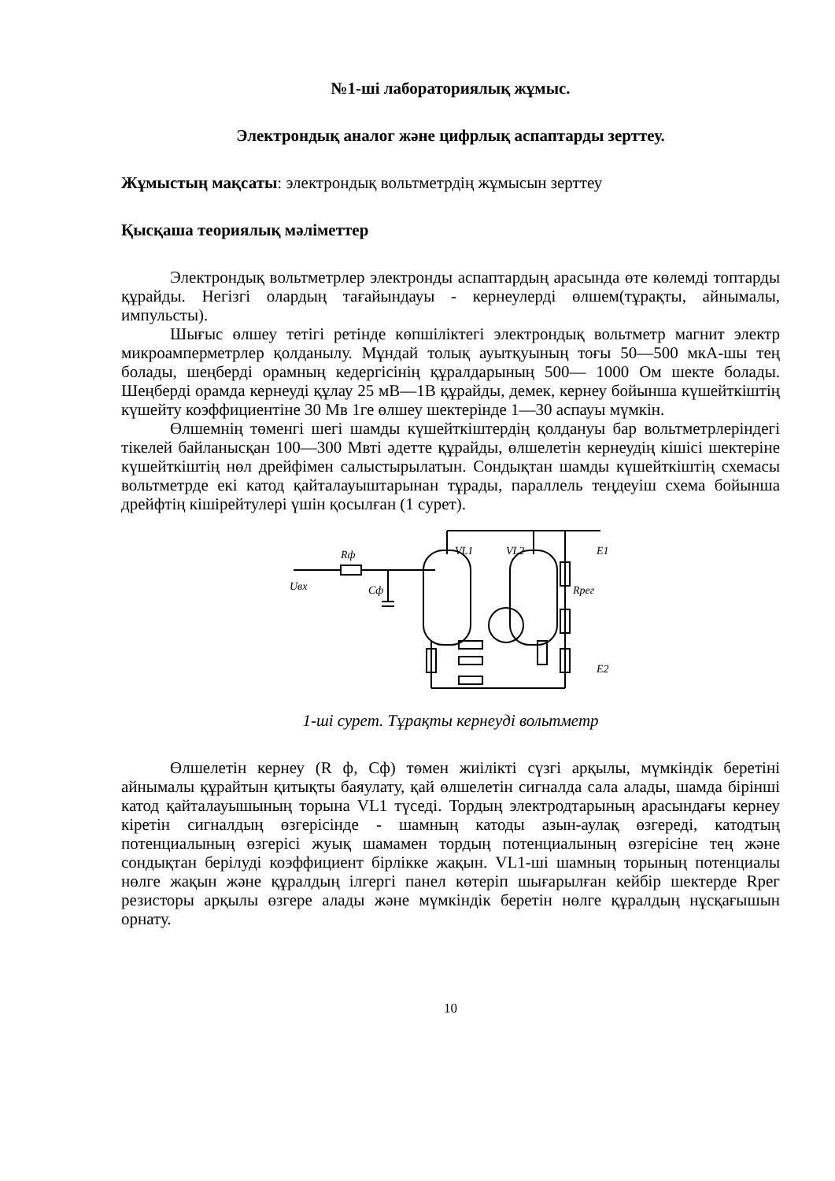№1-ші лабораториялық жұмыс.
Электрондық аналог және цифрлық аспаптарды зерттеу.
Жұмыстың мақсаты: электрондық вольтметрдің жұмысын зерттеу
Қысқаша теориялық мәліметтер
Электрондық вольтметрлер электронды аспаптардың арасында өте көлемді топтарды құрайды. Негізгі олардың тағайындауы - кернеулерді өлшем(тұрақты, айнымалы, импульсты).
Шығыс өлшеу тетігі ретінде көпшіліктегі электрондық вольтметр магнит электр микроамперметрлер қолданылу. Мұндай толық ауытқуының тоғы 50—500 мкА-шы тең болады, шеңберді орамның кедергісінің құралдарының 500— 1000 Ом шекте болады. Шеңберді орамда кернеуді құлау 25 мВ—1В құрайды, демек, кернеу бойынша күшейткіштің күшейту коэффициентіне 30 Мв 1ге өлшеу шектерінде 1—30 аспауы мүмкін.
Өлшемнің төменгі шегі шамды күшейткіштердің қолдануы бар вольтметрлеріндегі тікелей байланысқан 100—300 Мвті әдетте құрайды, өлшелетін кернеудің кішісі шектеріне күшейткіштің нөл дрейфімен салыстырылатын. Сондықтан шамды күшейткіштің схемасы вольтметрде екі катод қайталауыштарынан тұрады, параллель теңдеуіш схема бойынша дрейфтің кішірейтулері үшін қосылған (1 сурет).
Rф
VL1
VL2
Uвх
Cф
Rрег
E1
E2
1-ші сурет. Тұрақты кернеуді вольтметр
Өлшелетін кернеу (R ф, Сф) төмен жиілікті сүзгі арқылы, мүмкіндік беретіні айнымалы құрайтын қитықты баяулату, қай өлшелетін сигналда сала алады, шамда бірінші катод қайталауышының торына VL1 түседі. Тордың электродтарының арасындағы кернеу кіретін сигналдың өзгерісінде - шамның катоды азын-аулақ өзгереді, катодтың потенциалының өзгерісі жуық шамамен тордың потенциалының өзгерісіне тең және сондықтан берілуді коэффициент бірлікке жақын. VL1-ші шамның торының потенциалы нөлге жақын және құралдың ілгергі панел көтеріп шығарылған кейбір шектерде Rрег резисторы арқылы өзгере алады және мүмкіндік беретін нөлге құралдың нұсқағышын орнату.
10